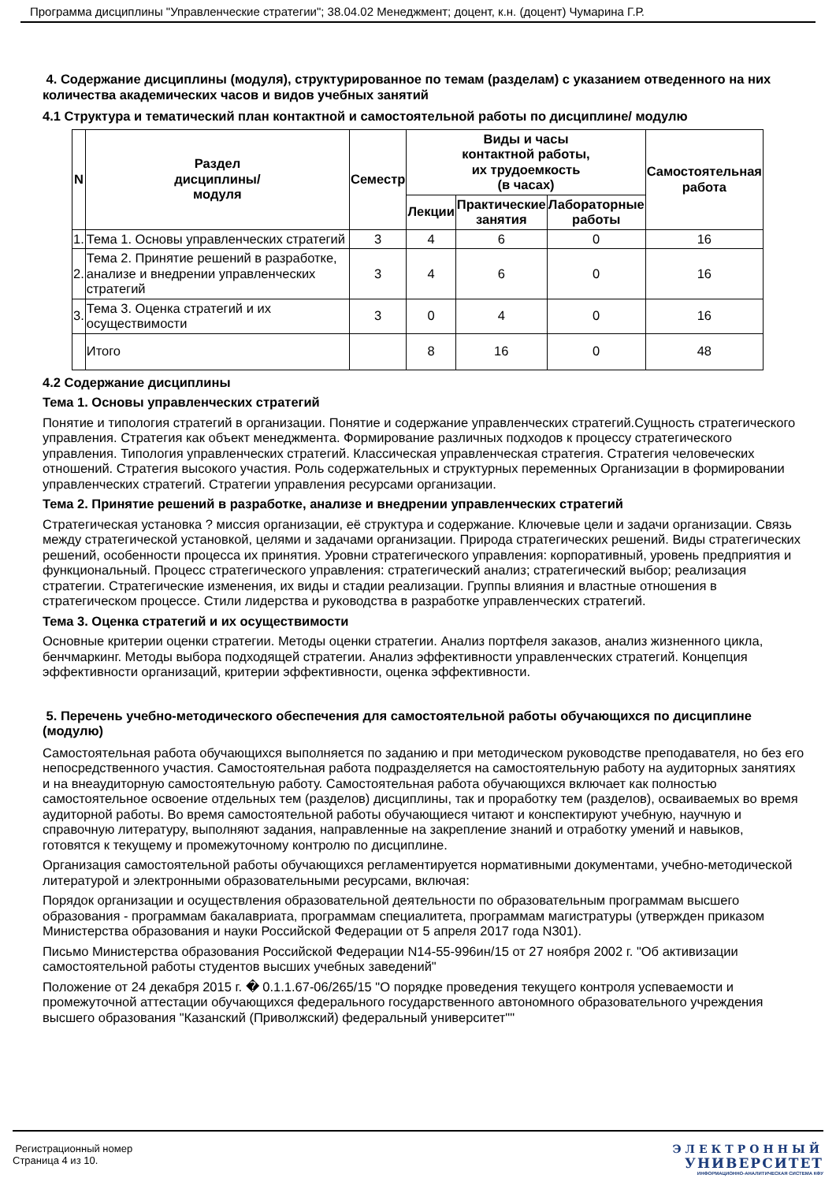Программа дисциплины "Управленческие стратегии"; 38.04.02 Менеджмент; доцент, к.н. (доцент) Чумарина Г.Р.
4. Содержание дисциплины (модуля), структурированное по темам (разделам) с указанием отведенного на них количества академических часов и видов учебных занятий
4.1 Структура и тематический план контактной и самостоятельной работы по дисциплине/ модулю
| N | Раздел дисциплины/ модуля | Семестр | Виды и часы контактной работы, их трудоемкость (в часах) | | | Самостоятельная работа |
| --- | --- | --- | --- | --- | --- | --- |
| | | | Лекции | Практические занятия | Лабораторные работы | |
| 1. | Тема 1. Основы управленческих стратегий | 3 | 4 | 6 | 0 | 16 |
| 2. | Тема 2. Принятие решений в разработке, анализе и внедрении управленческих стратегий | 3 | 4 | 6 | 0 | 16 |
| 3. | Тема 3. Оценка стратегий и их осуществимости | 3 | 0 | 4 | 0 | 16 |
| | Итого | | 8 | 16 | 0 | 48 |
4.2 Содержание дисциплины
Тема 1. Основы управленческих стратегий
Понятие и типология стратегий в организации. Понятие и содержание управленческих стратегий.Сущность стратегического управления. Стратегия как объект менеджмента. Формирование различных подходов к процессу стратегического управления. Типология управленческих стратегий. Классическая управленческая стратегия. Стратегия человеческих отношений. Стратегия высокого участия. Роль содержательных и структурных переменных Организации в формировании управленческих стратегий. Стратегии управления ресурсами организации.
Тема 2. Принятие решений в разработке, анализе и внедрении управленческих стратегий
Стратегическая установка ? миссия организации, её структура и содержание. Ключевые цели и задачи организации. Связь между стратегической установкой, целями и задачами организации. Природа стратегических решений. Виды стратегических решений, особенности процесса их принятия. Уровни стратегического управления: корпоративный, уровень предприятия и функциональный. Процесс стратегического управления: стратегический анализ; стратегический выбор; реализация стратегии. Стратегические изменения, их виды и стадии реализации. Группы влияния и властные отношения в стратегическом процессе. Стили лидерства и руководства в разработке управленческих стратегий.
Тема 3. Оценка стратегий и их осуществимости
Основные критерии оценки стратегии. Методы оценки стратегии. Анализ портфеля заказов, анализ жизненного цикла, бенчмаркинг. Методы выбора подходящей стратегии. Анализ эффективности управленческих стратегий. Концепция эффективности организаций, критерии эффективности, оценка эффективности.
5. Перечень учебно-методического обеспечения для самостоятельной работы обучающихся по дисциплине (модулю)
Самостоятельная работа обучающихся выполняется по заданию и при методическом руководстве преподавателя, но без его непосредственного участия. Самостоятельная работа подразделяется на самостоятельную работу на аудиторных занятиях и на внеаудиторную самостоятельную работу. Самостоятельная работа обучающихся включает как полностью самостоятельное освоение отдельных тем (разделов) дисциплины, так и проработку тем (разделов), осваиваемых во время аудиторной работы. Во время самостоятельной работы обучающиеся читают и конспектируют учебную, научную и справочную литературу, выполняют задания, направленные на закрепление знаний и отработку умений и навыков, готовятся к текущему и промежуточному контролю по дисциплине.
Организация самостоятельной работы обучающихся регламентируется нормативными документами, учебно-методической литературой и электронными образовательными ресурсами, включая:
Порядок организации и осуществления образовательной деятельности по образовательным программам высшего образования - программам бакалавриата, программам специалитета, программам магистратуры (утвержден приказом Министерства образования и науки Российской Федерации от 5 апреля 2017 года N301).
Письмо Министерства образования Российской Федерации N14-55-996ин/15 от 27 ноября 2002 г. "Об активизации самостоятельной работы студентов высших учебных заведений"
Положение от 24 декабря 2015 г. � 0.1.1.67-06/265/15 "О порядке проведения текущего контроля успеваемости и промежуточной аттестации обучающихся федерального государственного автономного образовательного учреждения высшего образования "Казанский (Приволжский) федеральный университет""
Регистрационный номер
Страница 4 из 10.
ЭЛЕКТРОННЫЙ
УНИВЕРСИТЕТ
ИНФОРМАЦИОННО-АНАЛИТИЧЕСКАЯ СИСТЕМА КФУ